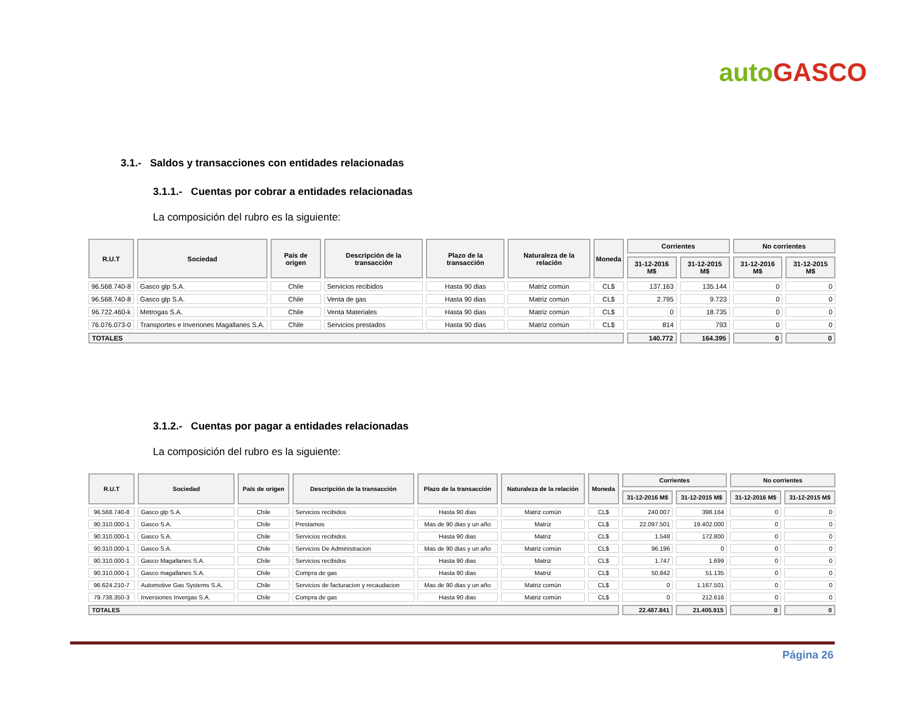auto GASCO
3.1.- Saldos y transacciones con entidades relacionadas
3.1.1.- Cuentas por cobrar a entidades relacionadas
La composición del rubro es la siguiente:
| R.U.T | Sociedad | País de origen | Descripción de la transacción | Plazo de la transacción | Naturaleza de la relación | Moneda | Corrientes | | No corrientes | |
| --- | --- | --- | --- | --- | --- | --- | --- | --- | --- | --- |
| | | | | | | | 31-12-2016 M$ | 31-12-2015 M$ | 31-12-2016 M$ | 31-12-2015 M$ |
| 96.568.740-8 | Gasco glp S.A. | Chile | Servicios recibidos | Hasta 90 dias | Matriz común | CL$ | 137.163 | 135.144 | 0 | 0 |
| 96.568.740-8 | Gasco glp S.A. | Chile | Venta de gas | Hasta 90 dias | Matriz común | CL$ | 2.795 | 9.723 | 0 | 0 |
| 96.722.460-k | Metrogas S.A. | Chile | Venta Materiales | Hasta 90 dias | Matriz común | CL$ | 0 | 18.735 | 0 | 0 |
| 76.076.073-0 | Transportes e Inveriones Magallanes S.A. | Chile | Servicios prestados | Hasta 90 dias | Matriz común | CL$ | 814 | 793 | 0 | 0 |
| TOTALES | | | | | | | 140.772 | 164.395 | 0 | 0 |
3.1.2.- Cuentas por pagar a entidades relacionadas
La composición del rubro es la siguiente:
| R.U.T | Sociedad | País de origen | Descripción de la transacción | Plazo de la transacción | Naturaleza de la relación | Moneda | Corrientes | | No corrientes | |
| --- | --- | --- | --- | --- | --- | --- | --- | --- | --- | --- |
| | | | | | | | 31-12-2016 M$ | 31-12-2015 M$ | 31-12-2016 M$ | 31-12-2015 M$ |
| 96.568.740-8 | Gasco glp S.A. | Chile | Servicios recibidos | Hasta 90 dias | Matriz común | CL$ | 240.007 | 398.164 | 0 | 0 |
| 90.310.000-1 | Gasco S.A. | Chile | Prestamos | Mas de 90 dias y un año | Matriz | CL$ | 22.097.501 | 19.402.000 | 0 | 0 |
| 90.310.000-1 | Gasco S.A. | Chile | Servicios recibidos | Hasta 90 dias | Matriz | CL$ | 1.548 | 172.800 | 0 | 0 |
| 90.310.000-1 | Gasco S.A. | Chile | Servicios De Administracion | Mas de 90 dias y un año | Matriz común | CL$ | 96.196 | 0 | 0 | 0 |
| 90.310.000-1 | Gasco Magallanes S.A. | Chile | Servicios recibidos | Hasta 90 dias | Matriz | CL$ | 1.747 | 1.699 | 0 | 0 |
| 90.310.000-1 | Gasco magallanes S.A. | Chile | Compra de gas | Hasta 90 dias | Matriz | CL$ | 50.842 | 51.135 | 0 | 0 |
| 96.624.210-7 | Automotive Gas Systems S.A. | Chile | Servicios de facturacion y recaudacion | Mas de 90 dias y un año | Matriz común | CL$ | 0 | 1.167.501 | 0 | 0 |
| 79.738.350-3 | Inversiones Invergas S.A. | Chile | Compra de gas | Hasta 90 dias | Matriz común | CL$ | 0 | 212.616 | 0 | 0 |
| TOTALES | | | | | | | 22.487.841 | 21.405.915 | 0 | 0 |
Página 26